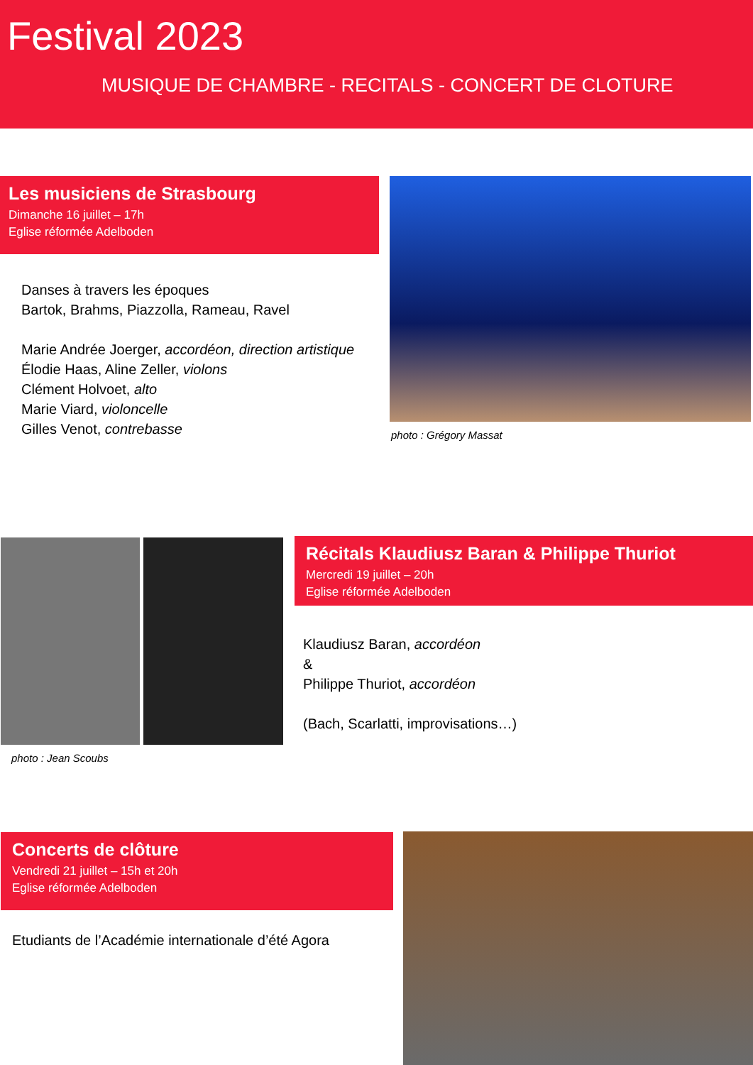Festival 2023
MUSIQUE DE CHAMBRE - RECITALS - CONCERT DE CLOTURE
Les musiciens de Strasbourg
Dimanche 16 juillet – 17h
Eglise réformée Adelboden
Danses à travers les époques
Bartok, Brahms, Piazzolla, Rameau, Ravel
Marie Andrée Joerger, accordéon, direction artistique
Élodie Haas, Aline Zeller, violons
Clément Holvoet, alto
Marie Viard, violoncelle
Gilles Venot, contrebasse
photo : Grégory Massat
photo : Jean Scoubs
Récitals Klaudiusz Baran & Philippe Thuriot
Mercredi 19 juillet – 20h
Eglise réformée Adelboden
Klaudiusz Baran, accordéon
&
Philippe Thuriot, accordéon
(Bach, Scarlatti, improvisations…)
Concerts de clôture
Vendredi 21 juillet – 15h et 20h
Eglise réformée Adelboden
Etudiants de l’Académie internationale d’été Agora